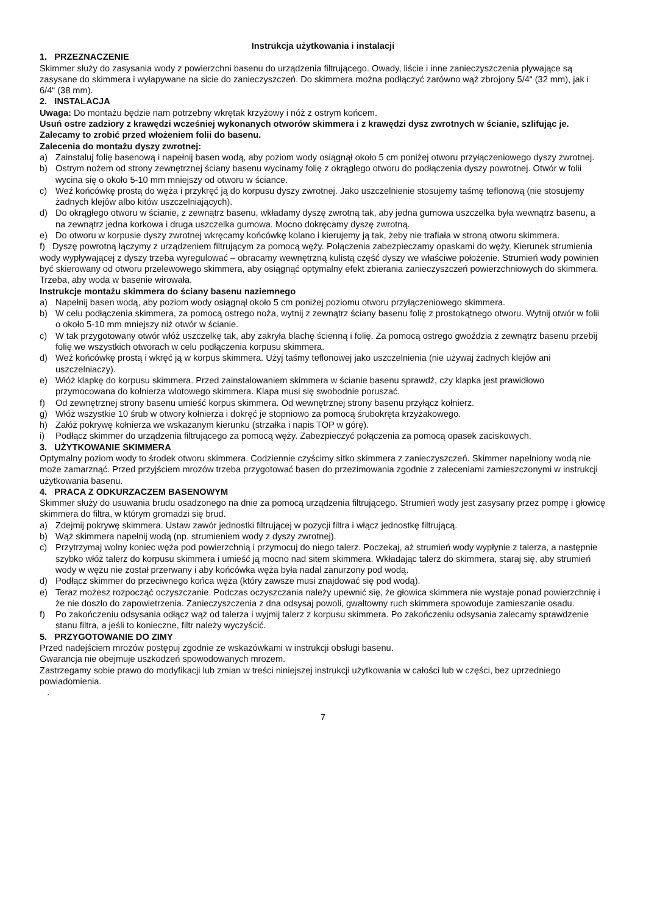Instrukcja użytkowania i instalacji
1. PRZEZNACZENIE
Skimmer służy do zasysania wody z powierzchni basenu do urządzenia filtrującego. Owady, liście i inne zanieczyszczenia pływające są zasysane do skimmera i wyłapywane na sicie do zanieczyszczeń. Do skimmera można podłączyć zarówno wąż zbrojony 5/4“ (32 mm), jak i 6/4“ (38 mm).
2. INSTALACJA
Uwaga: Do montażu będzie nam potrzebny wkrętak krzyżowy i nóż z ostrym końcem.
Usuń ostre zadziory z krawędzi wcześniej wykonanych otworów skimmera i z krawędzi dysz zwrotnych w ścianie, szlifując je. Zalecamy to zrobić przed włożeniem folii do basenu.
Zalecenia do montażu dyszy zwrotnej:
a) Zainstaluj folię basenową i napełnij basen wodą, aby poziom wody osiągnął około 5 cm poniżej otworu przyłączeniowego dyszy zwrotnej.
b) Ostrym nożem od strony zewnętrznej ściany basenu wycinamy folię z okrągłego otworu do podłączenia dyszy powrotnej. Otwór w folii wycina się o około 5-10 mm mniejszy od otworu w ściance.
c) Weź końcówkę prostą do węża i przykręć ją do korpusu dyszy zwrotnej. Jako uszczelnienie stosujemy taśmę teflonową (nie stosujemy żadnych klejów albo kitów uszczelniających).
d) Do okrągłego otworu w ścianie, z zewnątrz basenu, wkładamy dyszę zwrotną tak, aby jedna gumowa uszczelka była wewnątrz basenu, a na zewnątrz jedna korkowa i druga uszczelka gumowa. Mocno dokręcamy dyszę zwrotną.
e) Do otworu w korpusie dyszy zwrotnej wkręcamy końcówkę kolano i kierujemy ją tak, żeby nie trafiała w stroną otworu skimmera.
f) Dyszę powrotną łączymy z urządzeniem filtrującym za pomocą węży. Połączenia zabezpieczamy opaskami do węży. Kierunek strumienia wody wypływającej z dyszy trzeba wyregulować – obracamy wewnętrzną kulistą część dyszy we właściwe położenie. Strumień wody powinien być skierowany od otworu przelewowego skimmera, aby osiągnąć optymalny efekt zbierania zanieczyszczeń powierzchniowych do skimmera. Trzeba, aby woda w basenie wirowała.
Instrukcje montażu skimmera do ściany basenu naziemnego
a) Napełnij basen wodą, aby poziom wody osiągnął około 5 cm poniżej poziomu otworu przyłączeniowego skimmera.
b) W celu podłączenia skimmera, za pomocą ostrego noża, wytnij z zewnątrz ściany basenu folię z prostokątnego otworu. Wytnij otwór w folii o około 5-10 mm mniejszy niż otwór w ścianie.
c) W tak przygotowany otwór włóż uszczelkę tak, aby zakryła blachę ścienną i folię. Za pomocą ostrego gwoździa z zewnątrz basenu przebij folię we wszystkich otworach w celu podłączenia korpusu skimmera.
d) Weź końcówkę prostą i wkręć ją w korpus skimmera. Użyj taśmy teflonowej jako uszczelnienia (nie używaj żadnych klejów ani uszczelniaczy).
e) Włóż klapkę do korpusu skimmera. Przed zainstalowaniem skimmera w ścianie basenu sprawdź, czy klapka jest prawidłowo przymocowana do kołnierza wlotowego skimmera. Klapa musi się swobodnie poruszać.
f) Od zewnętrznej strony basenu umieść korpus skimmera. Od wewnętrznej strony basenu przyłącz kołnierz.
g) Włóż wszystkie 10 śrub w otwory kołnierza i dokręć je stopniowo za pomocą śrubokręta krzyżakowego.
h) Załóż pokrywę kołnierza we wskazanym kierunku (strzałka i napis TOP w górę).
i) Podłącz skimmer do urządzenia filtrującego za pomocą węży. Zabezpieczyć połączenia za pomocą opasek zaciskowych.
3. UŻYTKOWANIE SKIMMERA
Optymalny poziom wody to środek otworu skimmera. Codziennie czyścimy sitko skimmera z zanieczyszczeń. Skimmer napełniony wodą nie może zamarznąć. Przed przyjściem mrozów trzeba przygotować basen do przezimowania zgodnie z zaleceniami zamieszczonymi w instrukcji użytkowania basenu.
4. PRACA Z ODKURZACZEM BASENOWYM
Skimmer służy do usuwania brudu osadzonego na dnie za pomocą urządzenia filtrującego. Strumień wody jest zasysany przez pompę i głowicę skimmera do filtra, w którym gromadzi się brud.
a) Zdejmij pokrywę skimmera. Ustaw zawór jednostki filtrującej w pozycji filtra i włącz jednostkę filtrującą.
b) Wąż skimmera napełnij wodą (np. strumieniem wody z dyszy zwrotnej).
c) Przytrzymaj wolny koniec węża pod powierzchnią i przymocuj do niego talerz. Poczekaj, aż strumień wody wypłynie z talerza, a następnie szybko włóż talerz do korpusu skimmera i umieść ją mocno nad sitem skimmera. Wkładając talerz do skimmera, staraj się, aby strumień wody w wężu nie został przerwany i aby końcówka węża była nadal zanurzony pod wodą.
d) Podłącz skimmer do przeciwnego końca węża (który zawsze musi znajdować się pod wodą).
e) Teraz możesz rozpocząć oczyszczanie. Podczas oczyszczania należy upewnić się, że głowica skimmera nie wystaje ponad powierzchnię i że nie doszło do zapowietrzenia. Zanieczyszczenia z dna odsysaj powoli, gwałtowny ruch skimmera spowoduje zamieszanie osadu.
f) Po zakończeniu odsysania odłącz wąż od talerza i wyjmij talerz z korpusu skimmera. Po zakończeniu odsysania zalecamy sprawdzenie stanu filtra, a jeśli to konieczne, filtr należy wyczyścić.
5. PRZYGOTOWANIE DO ZIMY
Przed nadejściem mrozów postępuj zgodnie ze wskazówkami w instrukcji obsługi basenu.
Gwarancja nie obejmuje uszkodzeń spowodowanych mrozem.
Zastrzegamy sobie prawo do modyfikacji lub zmian w treści niniejszej instrukcji użytkowania w całości lub w części, bez uprzedniego powiadomienia.
.
7